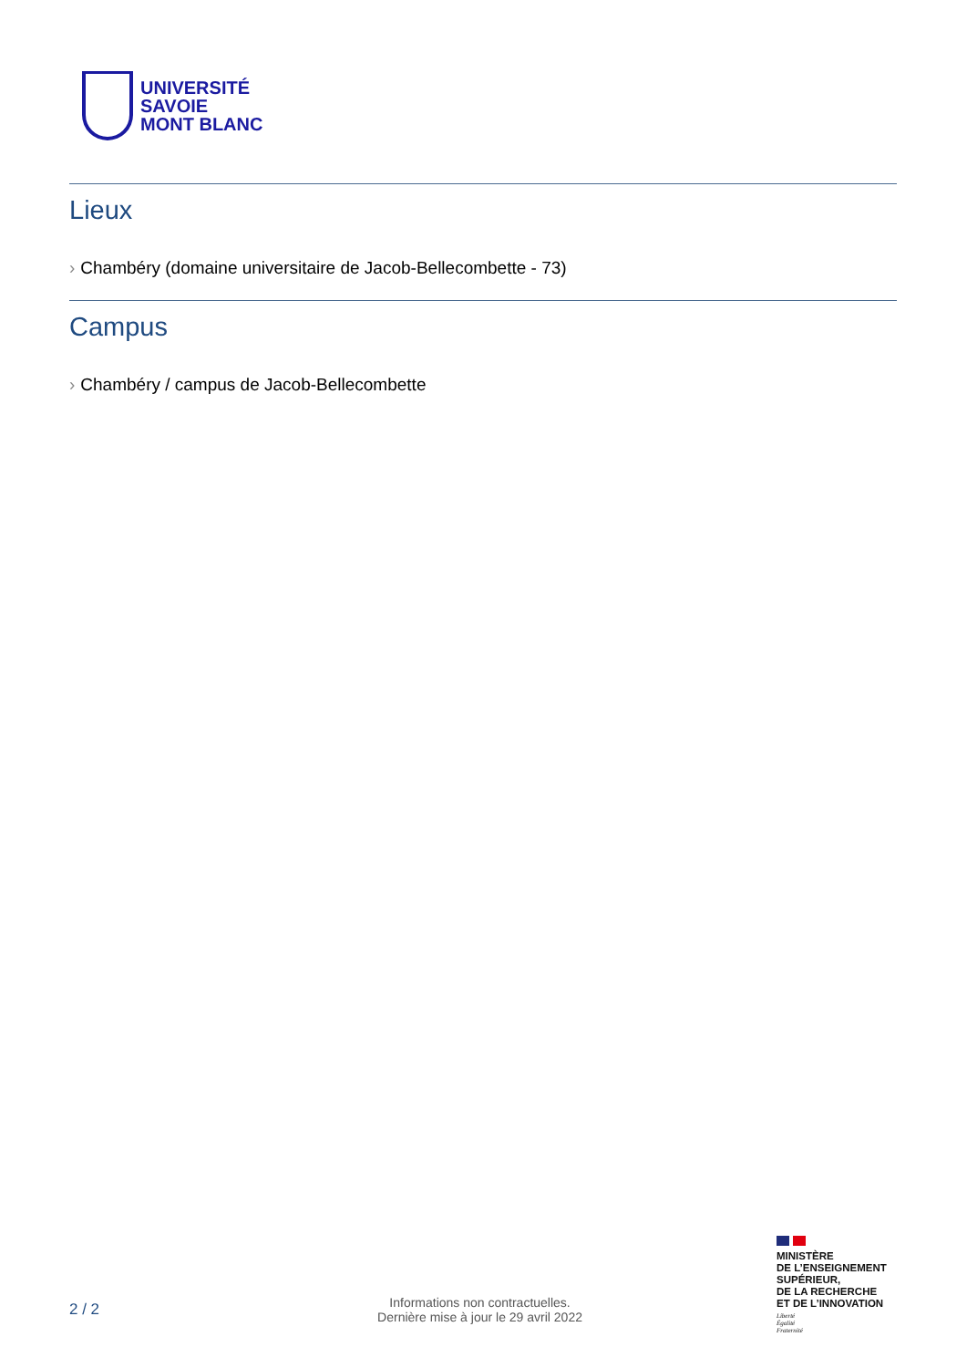UNIVERSITÉ
SAVOIE
MONT BLANC
Lieux
› Chambéry (domaine universitaire de Jacob-Bellecombette - 73)
Campus
› Chambéry / campus de Jacob-Bellecombette
MINISTÈRE
DE L’ENSEIGNEMENT
SUPÉRIEUR,
DE LA RECHERCHE
ET DE L’INNOVATION
Liberté
Égalité
Fraternité
2 / 2
Informations non contractuelles.
Dernière mise à jour le 29 avril 2022